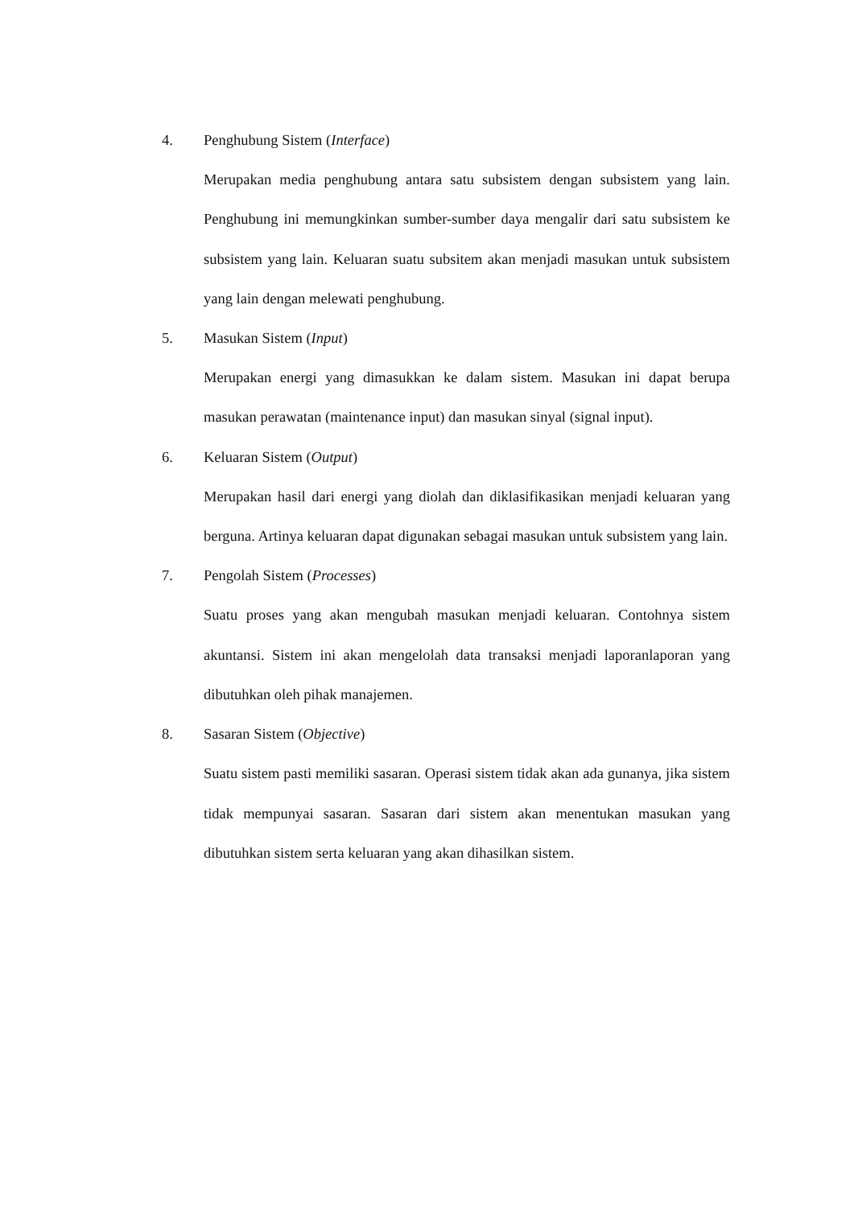4. Penghubung Sistem (Interface)
Merupakan media penghubung antara satu subsistem dengan subsistem yang lain. Penghubung ini memungkinkan sumber-sumber daya mengalir dari satu subsistem ke subsistem yang lain. Keluaran suatu subsitem akan menjadi masukan untuk subsistem yang lain dengan melewati penghubung.
5. Masukan Sistem (Input)
Merupakan energi yang dimasukkan ke dalam sistem. Masukan ini dapat berupa masukan perawatan (maintenance input) dan masukan sinyal (signal input).
6. Keluaran Sistem (Output)
Merupakan hasil dari energi yang diolah dan diklasifikasikan menjadi keluaran yang berguna. Artinya keluaran dapat digunakan sebagai masukan untuk subsistem yang lain.
7. Pengolah Sistem (Processes)
Suatu proses yang akan mengubah masukan menjadi keluaran. Contohnya sistem akuntansi. Sistem ini akan mengelolah data transaksi menjadi laporanlaporan yang dibutuhkan oleh pihak manajemen.
8. Sasaran Sistem (Objective)
Suatu sistem pasti memiliki sasaran. Operasi sistem tidak akan ada gunanya, jika sistem tidak mempunyai sasaran. Sasaran dari sistem akan menentukan masukan yang dibutuhkan sistem serta keluaran yang akan dihasilkan sistem.